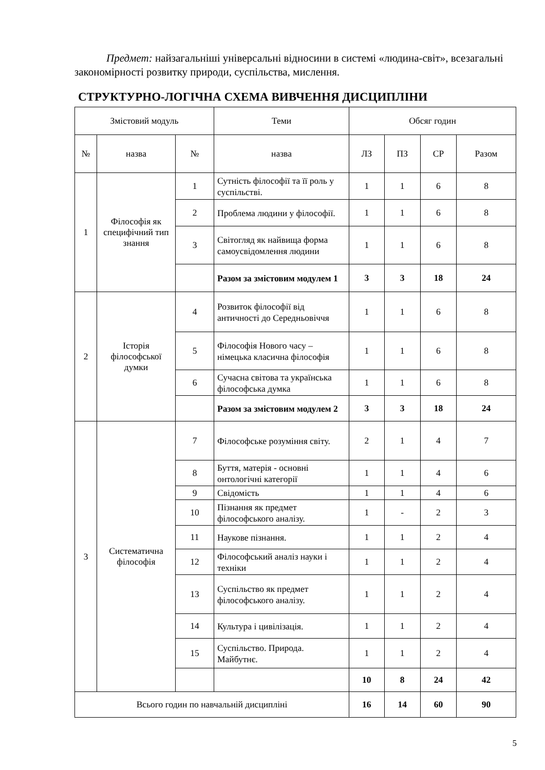Предмет: найзагальніші універсальні відносини в системі «людина-світ», всезагальні закономірності розвитку природи, суспільства, мислення.
СТРУКТУРНО-ЛОГІЧНА СХЕМА ВИВЧЕННЯ ДИСЦИПЛІНИ
| Змістовий модуль | | | Теми | Обсяг годин | | | |
| --- | --- | --- | --- | --- | --- | --- | --- |
| № | назва | № | назва | ЛЗ | ПЗ | СР | Разом |
| 1 | Філософія як специфічний тип знання | 1 | Сутність філософії та її роль у суспільстві. | 1 | 1 | 6 | 8 |
| | | 2 | Проблема людини у філософії. | 1 | 1 | 6 | 8 |
| | | 3 | Світогляд як найвища форма самоусвідомлення людини | 1 | 1 | 6 | 8 |
| | | | Разом за змістовим модулем 1 | 3 | 3 | 18 | 24 |
| 2 | Історія філософської думки | 4 | Розвиток філософії від античності до Середньовіччя | 1 | 1 | 6 | 8 |
| | | 5 | Філософія Нового часу – німецька класична філософія | 1 | 1 | 6 | 8 |
| | | 6 | Сучасна світова та українська філософська думка | 1 | 1 | 6 | 8 |
| | | | Разом за змістовим модулем 2 | 3 | 3 | 18 | 24 |
| 3 | Систематична філософія | 7 | Філософське розуміння світу. | 2 | 1 | 4 | 7 |
| | | 8 | Буття, матерія - основні онтологічні категорії | 1 | 1 | 4 | 6 |
| | | 9 | Свідомість | 1 | 1 | 4 | 6 |
| | | 10 | Пізнання як предмет філософського аналізу. | 1 | - | 2 | 3 |
| | | 11 | Наукове пізнання. | 1 | 1 | 2 | 4 |
| | | 12 | Філософський аналіз науки і техніки | 1 | 1 | 2 | 4 |
| | | 13 | Суспільство як предмет філософського аналізу. | 1 | 1 | 2 | 4 |
| | | 14 | Культура і цивілізація. | 1 | 1 | 2 | 4 |
| | | 15 | Суспільство. Природа. Майбутнє. | 1 | 1 | 2 | 4 |
| | | | | 10 | 8 | 24 | 42 |
| Всього годин по навчальній дисципліні | | | | 16 | 14 | 60 | 90 |
5